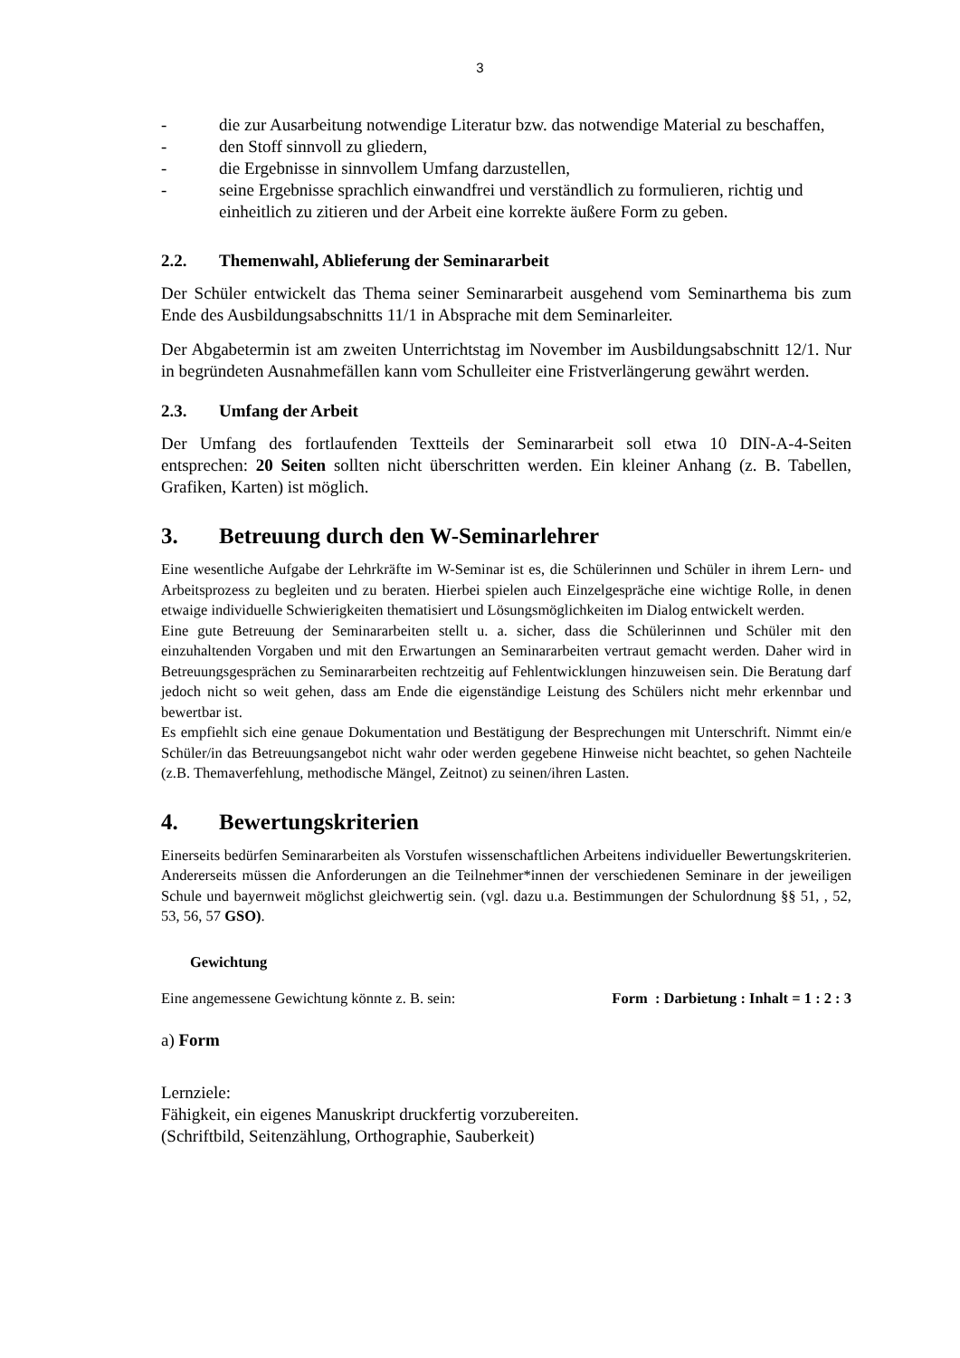3
- die zur Ausarbeitung notwendige Literatur bzw. das notwendige Material zu beschaffen,
- den Stoff sinnvoll zu gliedern,
- die Ergebnisse in sinnvollem Umfang darzustellen,
- seine Ergebnisse sprachlich einwandfrei und verständlich zu formulieren, richtig und einheitlich zu zitieren und der Arbeit eine korrekte äußere Form zu geben.
2.2. Themenwahl, Ablieferung der Seminararbeit
Der Schüler entwickelt das Thema seiner Seminararbeit ausgehend vom Seminarthema bis zum Ende des Ausbildungsabschnitts 11/1 in Absprache mit dem Seminarleiter.
Der Abgabetermin ist am zweiten Unterrichtstag im November im Ausbildungsabschnitt 12/1. Nur in begründeten Ausnahmefällen kann vom Schulleiter eine Fristverlängerung gewährt werden.
2.3. Umfang der Arbeit
Der Umfang des fortlaufenden Textteils der Seminararbeit soll etwa 10 DIN-A-4-Seiten entsprechen: 20 Seiten sollten nicht überschritten werden. Ein kleiner Anhang (z. B. Tabellen, Grafiken, Karten) ist möglich.
3. Betreuung durch den W-Seminarlehrer
Eine wesentliche Aufgabe der Lehrkräfte im W-Seminar ist es, die Schülerinnen und Schüler in ihrem Lern- und Arbeitsprozess zu begleiten und zu beraten. Hierbei spielen auch Einzelgespräche eine wichtige Rolle, in denen etwaige individuelle Schwierigkeiten thematisiert und Lösungsmöglichkeiten im Dialog entwickelt werden.
Eine gute Betreuung der Seminararbeiten stellt u. a. sicher, dass die Schülerinnen und Schüler mit den einzuhaltenden Vorgaben und mit den Erwartungen an Seminararbeiten vertraut gemacht werden. Daher wird in Betreuungsgesprächen zu Seminararbeiten rechtzeitig auf Fehlentwicklungen hinzuweisen sein. Die Beratung darf jedoch nicht so weit gehen, dass am Ende die eigenständige Leistung des Schülers nicht mehr erkennbar und bewertbar ist.
Es empfiehlt sich eine genaue Dokumentation und Bestätigung der Besprechungen mit Unterschrift. Nimmt ein/e Schüler/in das Betreuungsangebot nicht wahr oder werden gegebene Hinweise nicht beachtet, so gehen Nachteile (z.B. Themaverfehlung, methodische Mängel, Zeitnot) zu seinen/ihren Lasten.
4. Bewertungskriterien
Einerseits bedürfen Seminararbeiten als Vorstufen wissenschaftlichen Arbeitens individueller Bewertungskriterien. Andererseits müssen die Anforderungen an die Teilnehmer*innen der verschiedenen Seminare in der jeweiligen Schule und bayernweit möglichst gleichwertig sein. (vgl. dazu u.a. Bestimmungen der Schulordnung §§ 51, , 52, 53, 56, 57 GSO).
Gewichtung
Eine angemessene Gewichtung könnte z. B. sein: Form : Darbietung : Inhalt = 1 : 2 : 3
a) Form
Lernziele:
Fähigkeit, ein eigenes Manuskript druckfertig vorzubereiten.
(Schriftbild, Seitenzählung, Orthographie, Sauberkeit)